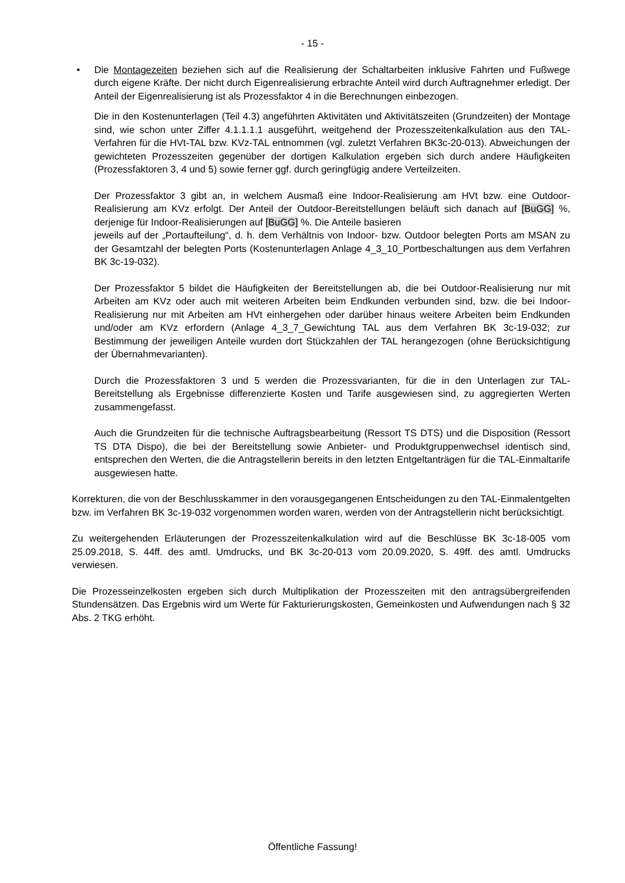- 15 -
• Die Montagezeiten beziehen sich auf die Realisierung der Schaltarbeiten inklusive Fahrten und Fußwege durch eigene Kräfte. Der nicht durch Eigenrealisierung erbrachte Anteil wird durch Auftragnehmer erledigt. Der Anteil der Eigenrealisierung ist als Prozessfaktor 4 in die Berechnungen einbezogen.
Die in den Kostenunterlagen (Teil 4.3) angeführten Aktivitäten und Aktivitätszeiten (Grundzeiten) der Montage sind, wie schon unter Ziffer 4.1.1.1.1 ausgeführt, weitgehend der Prozesszeitenkalkulation aus den TAL-Verfahren für die HVt-TAL bzw. KVz-TAL entnommen (vgl. zuletzt Verfahren BK3c-20-013). Abweichungen der gewichteten Prozesszeiten gegenüber der dortigen Kalkulation ergeben sich durch andere Häufigkeiten (Prozessfaktoren 3, 4 und 5) sowie ferner ggf. durch geringfügig andere Verteilzeiten.
Der Prozessfaktor 3 gibt an, in welchem Ausmaß eine Indoor-Realisierung am HVt bzw. eine Outdoor-Realisierung am KVz erfolgt. Der Anteil der Outdoor-Bereitstellungen beläuft sich danach auf [BuGG] %, derjenige für Indoor-Realisierungen auf [BuGG] %. Die Anteile basieren
jeweils auf der „Portaufteilung“, d. h. dem Verhältnis von Indoor- bzw. Outdoor belegten Ports am MSAN zu der Gesamtzahl der belegten Ports (Kostenunterlagen Anlage 4_3_10_Portbeschaltungen aus dem Verfahren BK 3c-19-032).
Der Prozessfaktor 5 bildet die Häufigkeiten der Bereitstellungen ab, die bei Outdoor-Realisierung nur mit Arbeiten am KVz oder auch mit weiteren Arbeiten beim Endkunden verbunden sind, bzw. die bei Indoor-Realisierung nur mit Arbeiten am HVt einhergehen oder darüber hinaus weitere Arbeiten beim Endkunden und/oder am KVz erfordern (Anlage 4_3_7_Gewichtung TAL aus dem Verfahren BK 3c-19-032; zur Bestimmung der jeweiligen Anteile wurden dort Stückzahlen der TAL herangezogen (ohne Berücksichtigung der Übernahmevarianten).
Durch die Prozessfaktoren 3 und 5 werden die Prozessvarianten, für die in den Unterlagen zur TAL-Bereitstellung als Ergebnisse differenzierte Kosten und Tarife ausgewiesen sind, zu aggregierten Werten zusammengefasst.
Auch die Grundzeiten für die technische Auftragsbearbeitung (Ressort TS DTS) und die Disposition (Ressort TS DTA Dispo), die bei der Bereitstellung sowie Anbieter- und Produktgruppenwechsel identisch sind, entsprechen den Werten, die die Antragstellerin bereits in den letzten Entgeltanträgen für die TAL-Einmaltarife ausgewiesen hatte.
Korrekturen, die von der Beschlusskammer in den vorausgegangenen Entscheidungen zu den TAL-Einmalentgelten bzw. im Verfahren BK 3c-19-032 vorgenommen worden waren, werden von der Antragstellerin nicht berücksichtigt.
Zu weitergehenden Erläuterungen der Prozesszeitenkalkulation wird auf die Beschlüsse BK 3c-18-005 vom 25.09.2018, S. 44ff. des amtl. Umdrucks, und BK 3c-20-013 vom 20.09.2020, S. 49ff. des amtl. Umdrucks verwiesen.
Die Prozesseinzelkosten ergeben sich durch Multiplikation der Prozesszeiten mit den antragsübergreifenden Stundensätzen. Das Ergebnis wird um Werte für Fakturierungskosten, Gemeinkosten und Aufwendungen nach § 32 Abs. 2 TKG erhöht.
Öffentliche Fassung!